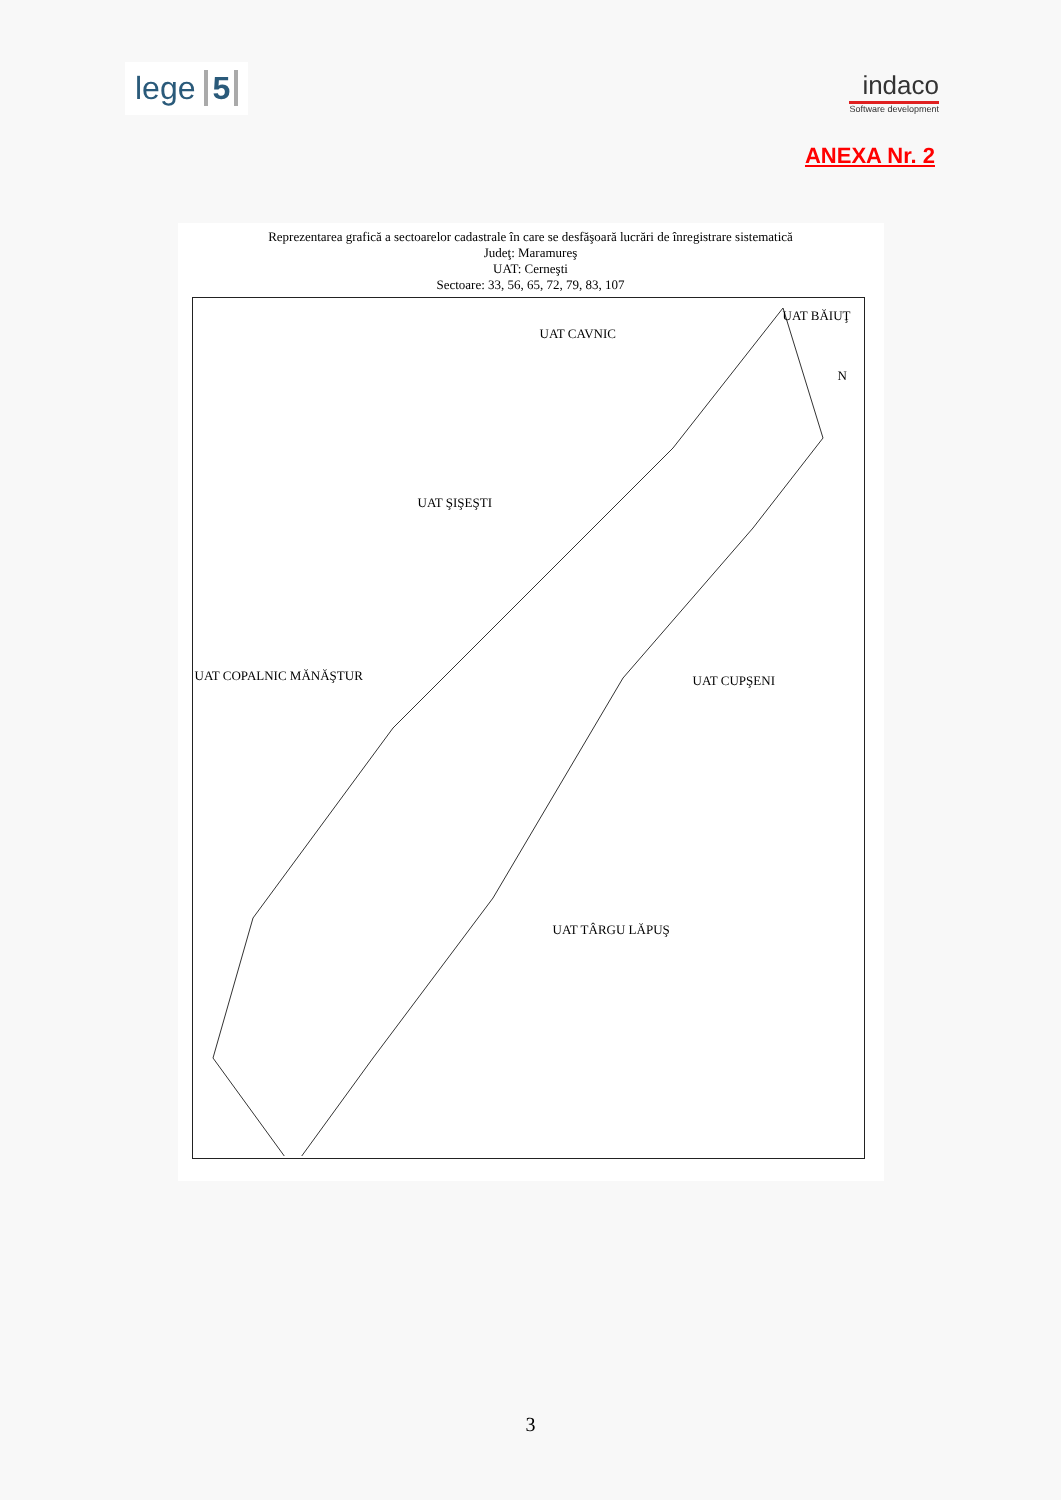lege 5
indaco
Software development
ANEXA Nr. 2
Reprezentarea grafică a sectoarelor cadastrale în care se desfăşoară lucrări de înregistrare sistematică
Judeţ: Maramureş
UAT: Cerneşti
Sectoare: 33, 56, 65, 72, 79, 83, 107
UAT CAVNIC
UAT BĂIUŢ
N
UAT ŞIŞEŞTI
UAT COPALNIC MĂNĂŞTUR UAT CUPŞENI
UAT TÂRGU LĂPUŞ
3